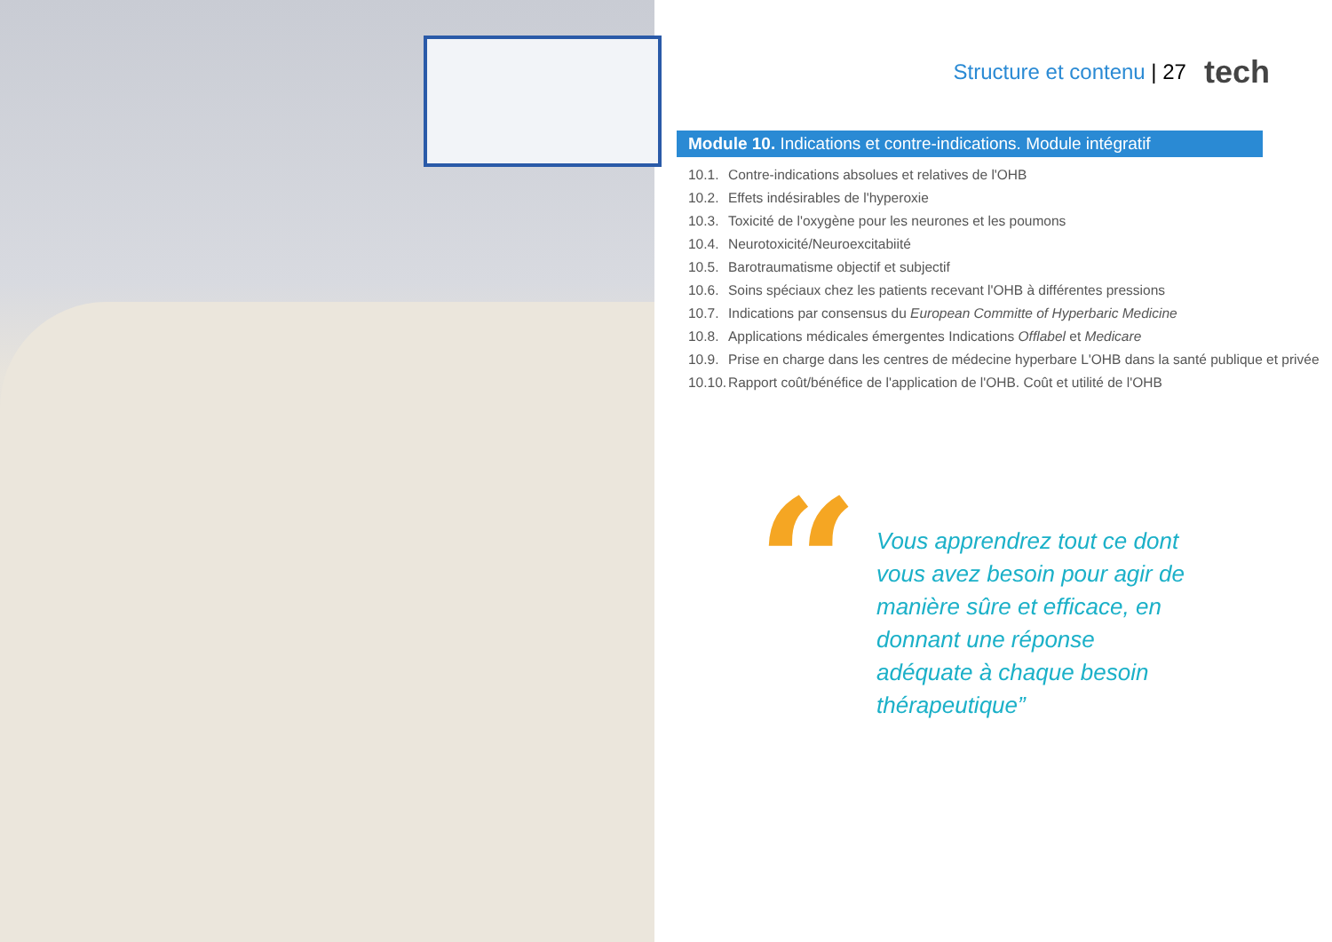Structure et contenu | 27 tech
Module 10. Indications et contre-indications. Module intégratif
10.1. Contre-indications absolues et relatives de l'OHB
10.2. Effets indésirables de l'hyperoxie
10.3. Toxicité de l'oxygène pour les neurones et les poumons
10.4. Neurotoxicité/Neuroexcitabiité
10.5. Barotraumatisme objectif et subjectif
10.6. Soins spéciaux chez les patients recevant l'OHB à différentes pressions
10.7. Indications par consensus du European Committe of Hyperbaric Medicine
10.8. Applications médicales émergentes Indications Offlabel et Medicare
10.9. Prise en charge dans les centres de médecine hyperbare L'OHB dans la santé publique et privée
10.10. Rapport coût/bénéfice de l'application de l'OHB. Coût et utilité de l'OHB
“
Vous apprendrez tout ce dont vous avez besoin pour agir de manière sûre et efficace, en donnant une réponse adéquate à chaque besoin thérapeutique”